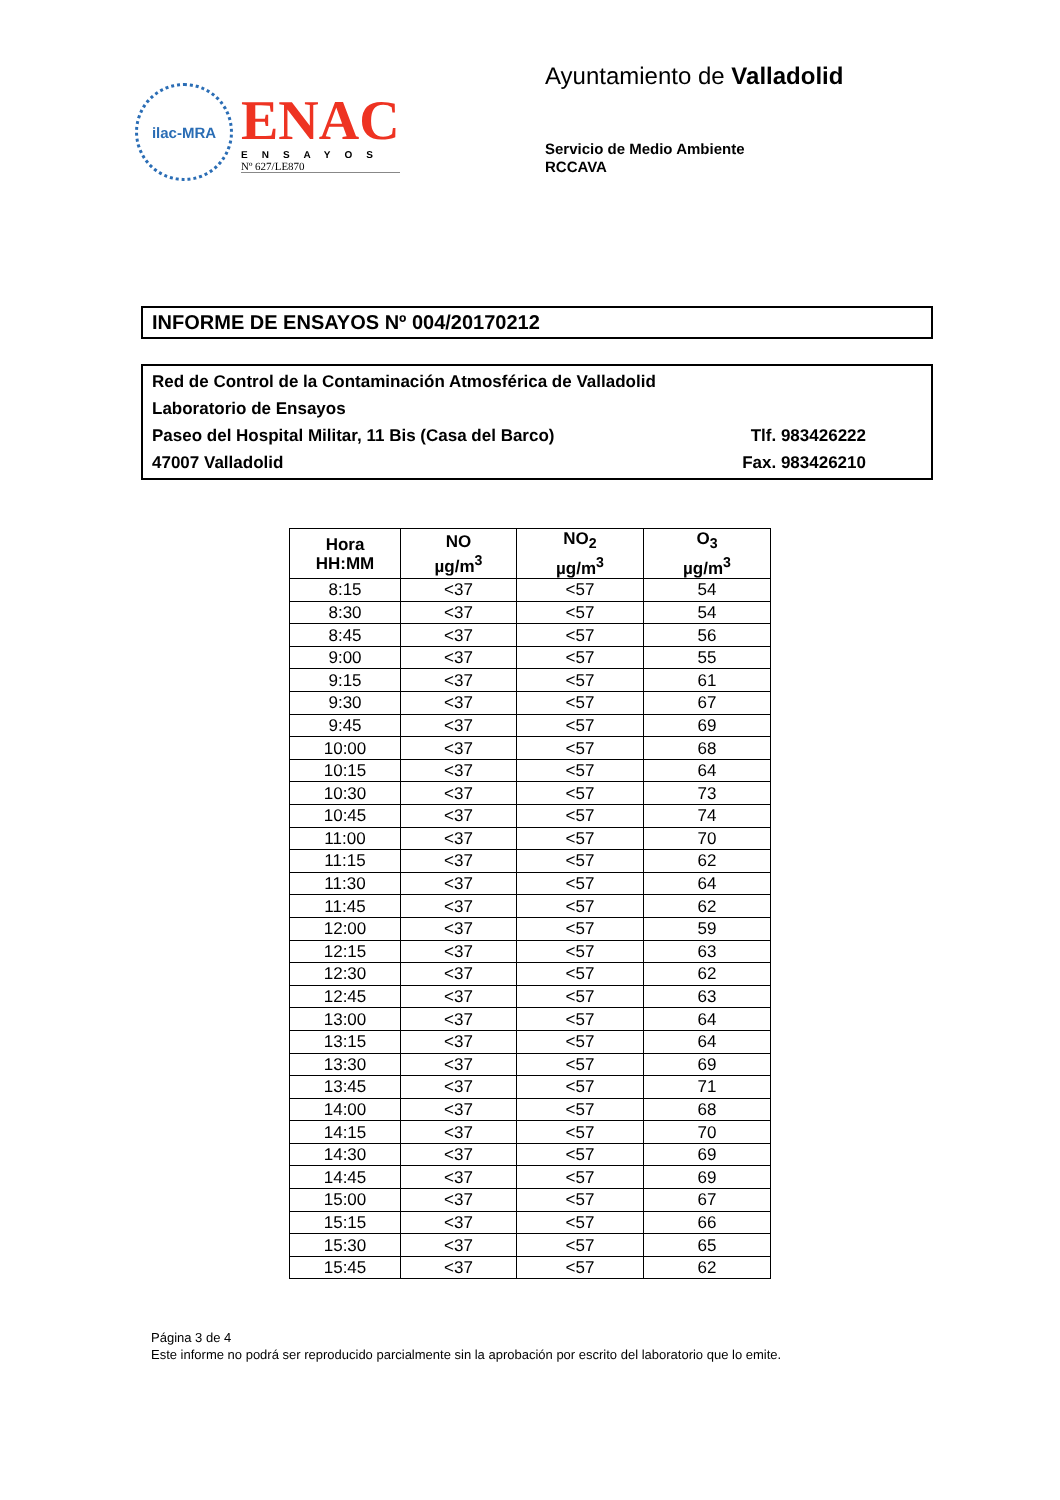ilac-MRA
ENAC
ENSAYOS
Nº 627/LE870
Ayuntamiento de Valladolid
Servicio de Medio Ambiente
RCCAVA
INFORME DE ENSAYOS Nº 004/20170212
Red de Control de la Contaminación Atmosférica de Valladolid
Laboratorio de Ensayos
Paseo del Hospital Militar, 11 Bis (Casa del Barco) Tlf. 983426222
47007 Valladolid Fax. 983426210
| Hora HH:MM | NO µg/m<sup>3</sup> | NO<sub>2</sub> µg/m<sup>3</sup> | O<sub>3</sub> µg/m<sup>3</sup> |
| --- | --- | --- | --- |
| 8:15 | <37 | <57 | 54 |
| 8:30 | <37 | <57 | 54 |
| 8:45 | <37 | <57 | 56 |
| 9:00 | <37 | <57 | 55 |
| 9:15 | <37 | <57 | 61 |
| 9:30 | <37 | <57 | 67 |
| 9:45 | <37 | <57 | 69 |
| 10:00 | <37 | <57 | 68 |
| 10:15 | <37 | <57 | 64 |
| 10:30 | <37 | <57 | 73 |
| 10:45 | <37 | <57 | 74 |
| 11:00 | <37 | <57 | 70 |
| 11:15 | <37 | <57 | 62 |
| 11:30 | <37 | <57 | 64 |
| 11:45 | <37 | <57 | 62 |
| 12:00 | <37 | <57 | 59 |
| 12:15 | <37 | <57 | 63 |
| 12:30 | <37 | <57 | 62 |
| 12:45 | <37 | <57 | 63 |
| 13:00 | <37 | <57 | 64 |
| 13:15 | <37 | <57 | 64 |
| 13:30 | <37 | <57 | 69 |
| 13:45 | <37 | <57 | 71 |
| 14:00 | <37 | <57 | 68 |
| 14:15 | <37 | <57 | 70 |
| 14:30 | <37 | <57 | 69 |
| 14:45 | <37 | <57 | 69 |
| 15:00 | <37 | <57 | 67 |
| 15:15 | <37 | <57 | 66 |
| 15:30 | <37 | <57 | 65 |
| 15:45 | <37 | <57 | 62 |
Página 3 de 4
Este informe no podrá ser reproducido parcialmente sin la aprobación por escrito del laboratorio que lo emite.